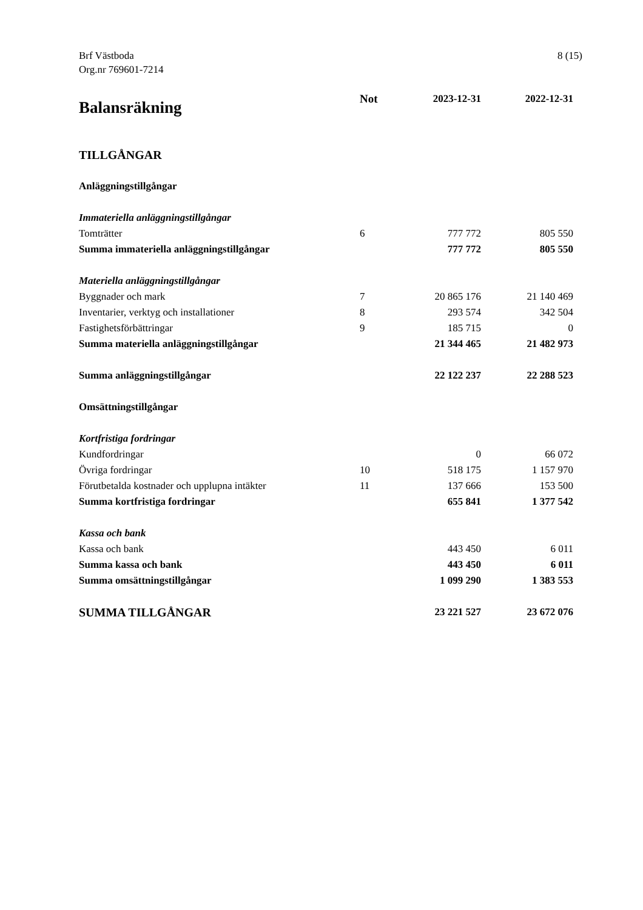Brf Västboda
Org.nr 769601-7214
8 (15)
| Balansräkning | Not | 2023-12-31 | 2022-12-31 |
| --- | --- | --- | --- |
| TILLGÅNGAR | | | |
| Anläggningstillgångar | | | |
| Immateriella anläggningstillgångar | | | |
| Tomträtter | 6 | 777 772 | 805 550 |
| Summa immateriella anläggningstillgångar | | 777 772 | 805 550 |
| Materiella anläggningstillgångar | | | |
| Byggnader och mark | 7 | 20 865 176 | 21 140 469 |
| Inventarier, verktyg och installationer | 8 | 293 574 | 342 504 |
| Fastighetsförbättringar | 9 | 185 715 | 0 |
| Summa materiella anläggningstillgångar | | 21 344 465 | 21 482 973 |
| Summa anläggningstillgångar | | 22 122 237 | 22 288 523 |
| Omsättningstillgångar | | | |
| Kortfristiga fordringar | | | |
| Kundfordringar | | 0 | 66 072 |
| Övriga fordringar | 10 | 518 175 | 1 157 970 |
| Förutbetalda kostnader och upplupna intäkter | 11 | 137 666 | 153 500 |
| Summa kortfristiga fordringar | | 655 841 | 1 377 542 |
| Kassa och bank | | | |
| Kassa och bank | | 443 450 | 6 011 |
| Summa kassa och bank | | 443 450 | 6 011 |
| Summa omsättningstillgångar | | 1 099 290 | 1 383 553 |
| SUMMA TILLGÅNGAR | | 23 221 527 | 23 672 076 |